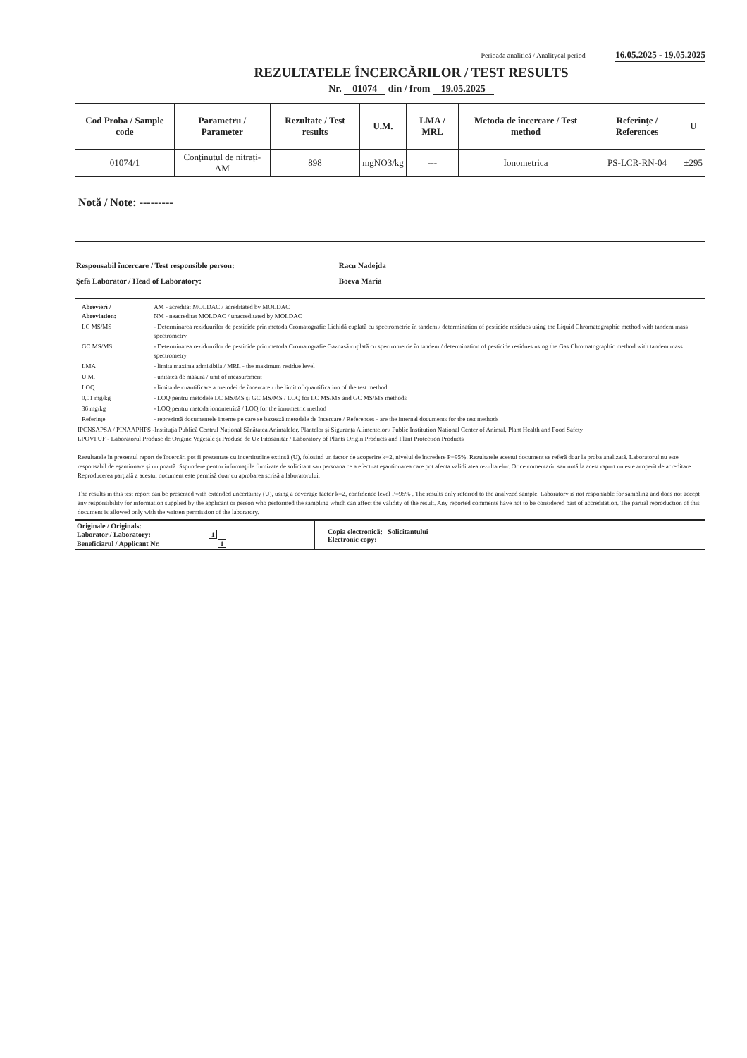Perioada analitică / Analitycal period 16.05.2025 - 19.05.2025
REZULTATELE ÎNCERCĂRILOR / TEST RESULTS
Nr. 01074 din / from 19.05.2025
| Cod Proba / Sample code | Parametru / Parameter | Rezultate / Test results | U.M. | LMA / MRL | Metoda de încercare / Test method | Referinţe / References | U |
| --- | --- | --- | --- | --- | --- | --- | --- |
| 01074/1 | Conținutul de nitrați- AM | 898 | mgNO3/kg | --- | Ionometrica | PS-LCR-RN-04 | ±295 |
Notă / Note: ---------
Responsabil încercare / Test responsible person: Racu Nadejda
Şefă Laborator / Head of Laboratory: Boeva Maria
| Abrevieri / Abreviation: | AM - acreditat MOLDAC / acreditated by MOLDAC NM - neacreditat MOLDAC / unacreditated by MOLDAC |
| LC MS/MS | - Determinarea reziduurilor de pesticide prin metoda Cromatografie Lichidă cuplată cu spectrometrie în tandem / determination of pesticide residues using the Liquid Chromatographic method with tandem mass spectrometry |
| GC MS/MS | - Determinarea reziduurilor de pesticide prin metoda Cromatografie Gazoasă cuplată cu spectrometrie în tandem / determination of pesticide residues using the Gas Chromatographic method with tandem mass spectrometry |
| LMA | - limita maxima admisibila / MRL - the maximum residue level |
| U.M. | - unitatea de masura / unit of measurement |
| LOQ | - limita de cuantificare a metodei de încercare / the limit of quantification of the test method |
| 0,01 mg/kg | - LOQ pentru metodele LC MS/MS şi GC MS/MS / LOQ for LC MS/MS and GC MS/MS methods |
| 36 mg/kg | - LOQ pentru metoda ionometrică / LOQ for the ionometric method |
| Referinţe | - reprezintă documentele interne pe care se bazează metodele de încercare / References - are the internal documents for the test methods |
IPCNSAPSA / PINAAPHFS -Instituţia Publică Centrul Național Sănătatea Animalelor, Plantelor și Siguranța Alimentelor / Public Institution National Center of Animal, Plant Health and Food Safety
LPOVPUF - Laboratorul Produse de Origine Vegetale şi Produse de Uz Fitosanitar / Laboratory of Plants Origin Products and Plant Protection Products
Rezultatele în prezentul raport de încercări pot fi prezentate cu incertitudine extinsă (U), folosind un factor de acoperire k=2, nivelul de încredere P=95%. Rezultatele acestui document se referă doar la proba analizată. Laboratorul nu este responsabil de eşantionare şi nu poartă răspundere pentru informaţiile furnizate de solicitant sau persoana ce a efectuat eşantionarea care pot afecta validitatea rezultatelor. Orice comentariu sau notă la acest raport nu este acoperit de acreditare . Reproducerea parţială a acestui document este permisă doar cu aprobarea scrisă a laboratorului.
The results in this test report can be presented with extended uncertainty (U), using a coverage factor k=2, confidence level P=95% . The results only referred to the analyzed sample. Laboratory is not responsible for sampling and does not accept any responsibility for information supplied by the applicant or person who performed the sampling which can affect the validity of the result. Any reported comments have not to be considered part of accreditation. The partial reproduction of this document is allowed only with the written permission of the laboratory.
Originale / Originals:
Laborator / Laboratory: 1
Beneficiarul / Applicant Nr. 1
Copia electronică: Solicitantului
Electronic copy: